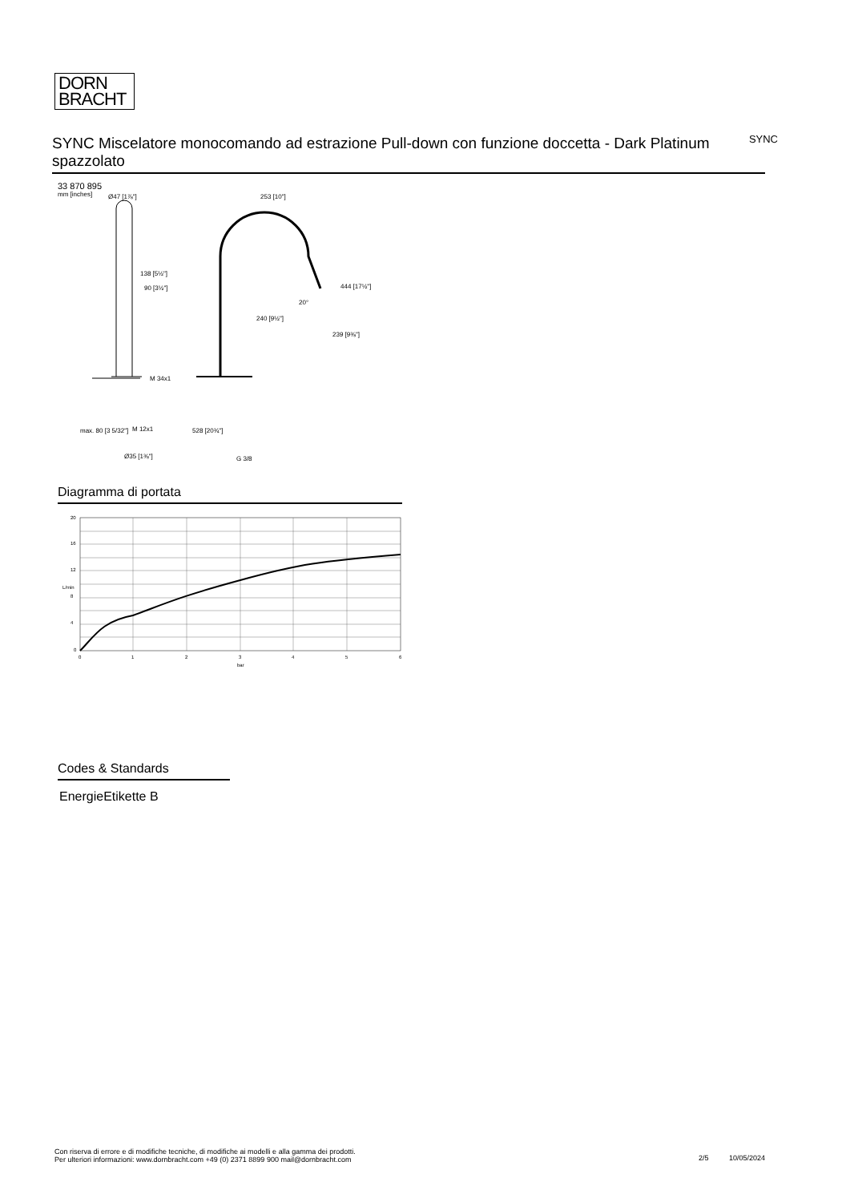DORN
BRACHT
SYNC Miscelatore monocomando ad estrazione Pull-down con funzione doccetta - Dark Platinum spazzolato
SYNC
33 870 895
mm [inches]
Ø47 [1⅞"]
138 [5½"]
90 [3½"]
M 34x1
M 12x1
Ø35 [1⅜"]
max. 80 [3 5/32"]
253 [10"]
240 [9½"]
20°
444 [17½"]
239 [9⅜"]
528 [20¾"]
G 3/8
Diagramma di portata
20
16
12
8
4
0
0
1
2
3
4
5
6
bar
L/min
Codes & Standards
EnergieEtikette B
Con riserva di errore e di modifiche tecniche, di modifiche ai modelli e alla gamma dei prodotti.
Per ulteriori informazioni: www.dornbracht.com +49 (0) 2371 8899 900 mail@dornbracht.com
2/5 10/05/2024